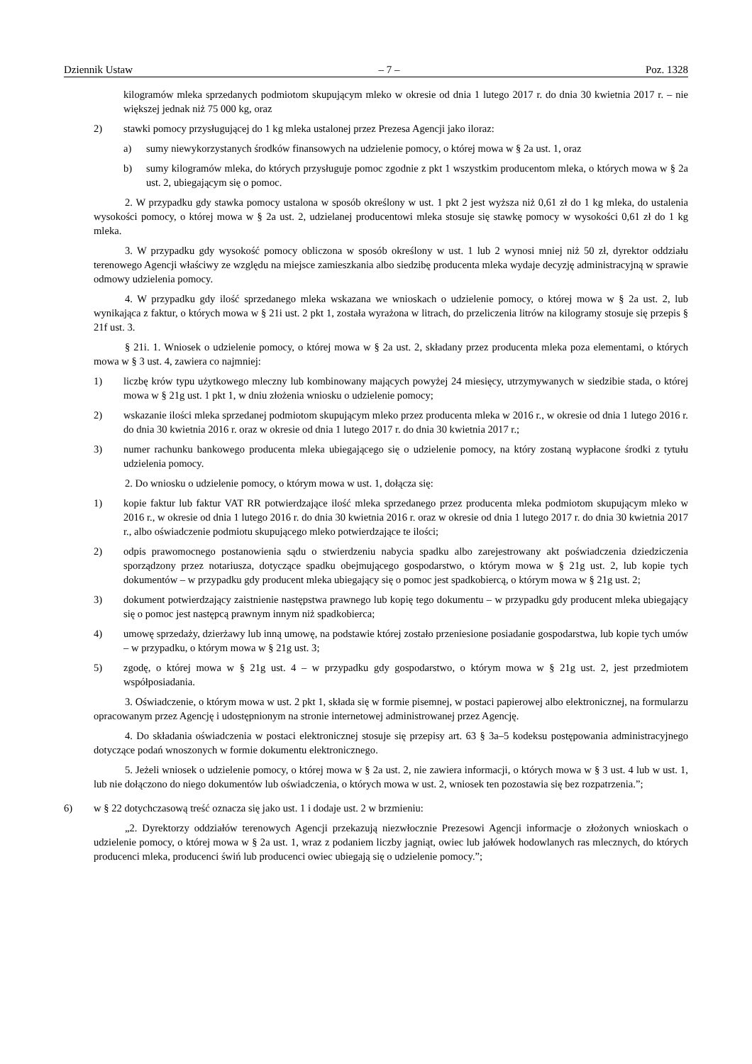Dziennik Ustaw – 7 – Poz. 1328
kilogramów mleka sprzedanych podmiotom skupującym mleko w okresie od dnia 1 lutego 2017 r. do dnia 30 kwietnia 2017 r. – nie większej jednak niż 75 000 kg, oraz
2) stawki pomocy przysługującej do 1 kg mleka ustalonej przez Prezesa Agencji jako iloraz:
a) sumy niewykorzystanych środków finansowych na udzielenie pomocy, o której mowa w § 2a ust. 1, oraz
b) sumy kilogramów mleka, do których przysługuje pomoc zgodnie z pkt 1 wszystkim producentom mleka, o których mowa w § 2a ust. 2, ubiegającym się o pomoc.
2. W przypadku gdy stawka pomocy ustalona w sposób określony w ust. 1 pkt 2 jest wyższa niż 0,61 zł do 1 kg mleka, do ustalenia wysokości pomocy, o której mowa w § 2a ust. 2, udzielanej producentowi mleka stosuje się stawkę pomocy w wysokości 0,61 zł do 1 kg mleka.
3. W przypadku gdy wysokość pomocy obliczona w sposób określony w ust. 1 lub 2 wynosi mniej niż 50 zł, dyrektor oddziału terenowego Agencji właściwy ze względu na miejsce zamieszkania albo siedzibę producenta mleka wydaje decyzję administracyjną w sprawie odmowy udzielenia pomocy.
4. W przypadku gdy ilość sprzedanego mleka wskazana we wnioskach o udzielenie pomocy, o której mowa w § 2a ust. 2, lub wynikająca z faktur, o których mowa w § 21i ust. 2 pkt 1, została wyrażona w litrach, do przeliczenia litrów na kilogramy stosuje się przepis § 21f ust. 3.
§ 21i. 1. Wniosek o udzielenie pomocy, o której mowa w § 2a ust. 2, składany przez producenta mleka poza elementami, o których mowa w § 3 ust. 4, zawiera co najmniej:
1) liczbę krów typu użytkowego mleczny lub kombinowany mających powyżej 24 miesięcy, utrzymywanych w siedzibie stada, o której mowa w § 21g ust. 1 pkt 1, w dniu złożenia wniosku o udzielenie pomocy;
2) wskazanie ilości mleka sprzedanej podmiotom skupującym mleko przez producenta mleka w 2016 r., w okresie od dnia 1 lutego 2016 r. do dnia 30 kwietnia 2016 r. oraz w okresie od dnia 1 lutego 2017 r. do dnia 30 kwietnia 2017 r.;
3) numer rachunku bankowego producenta mleka ubiegającego się o udzielenie pomocy, na który zostaną wypłacone środki z tytułu udzielenia pomocy.
2. Do wniosku o udzielenie pomocy, o którym mowa w ust. 1, dołącza się:
1) kopie faktur lub faktur VAT RR potwierdzające ilość mleka sprzedanego przez producenta mleka podmiotom skupującym mleko w 2016 r., w okresie od dnia 1 lutego 2016 r. do dnia 30 kwietnia 2016 r. oraz w okresie od dnia 1 lutego 2017 r. do dnia 30 kwietnia 2017 r., albo oświadczenie podmiotu skupującego mleko potwierdzające te ilości;
2) odpis prawomocnego postanowienia sądu o stwierdzeniu nabycia spadku albo zarejestrowany akt poświadczenia dziedziczenia sporządzony przez notariusza, dotyczące spadku obejmującego gospodarstwo, o którym mowa w § 21g ust. 2, lub kopie tych dokumentów – w przypadku gdy producent mleka ubiegający się o pomoc jest spadkobiercą, o którym mowa w § 21g ust. 2;
3) dokument potwierdzający zaistnienie następstwa prawnego lub kopię tego dokumentu – w przypadku gdy producent mleka ubiegający się o pomoc jest następcą prawnym innym niż spadkobierca;
4) umowę sprzedaży, dzierżawy lub inną umowę, na podstawie której zostało przeniesione posiadanie gospodarstwa, lub kopie tych umów – w przypadku, o którym mowa w § 21g ust. 3;
5) zgodę, o której mowa w § 21g ust. 4 – w przypadku gdy gospodarstwo, o którym mowa w § 21g ust. 2, jest przedmiotem współposiadania.
3. Oświadczenie, o którym mowa w ust. 2 pkt 1, składa się w formie pisemnej, w postaci papierowej albo elektronicznej, na formularzu opracowanym przez Agencję i udostępnionym na stronie internetowej administrowanej przez Agencję.
4. Do składania oświadczenia w postaci elektronicznej stosuje się przepisy art. 63 § 3a–5 kodeksu postępowania administracyjnego dotyczące podań wnoszonych w formie dokumentu elektronicznego.
5. Jeżeli wniosek o udzielenie pomocy, o której mowa w § 2a ust. 2, nie zawiera informacji, o których mowa w § 3 ust. 4 lub w ust. 1, lub nie dołączono do niego dokumentów lub oświadczenia, o których mowa w ust. 2, wniosek ten pozostawia się bez rozpatrzenia.”;
6) w § 22 dotychczasową treść oznacza się jako ust. 1 i dodaje ust. 2 w brzmieniu:
„2. Dyrektorzy oddziałów terenowych Agencji przekazują niezwłocznie Prezesowi Agencji informacje o złożonych wnioskach o udzielenie pomocy, o której mowa w § 2a ust. 1, wraz z podaniem liczby jagniąt, owiec lub jałówek hodowlanych ras mlecznych, do których producenci mleka, producenci świń lub producenci owiec ubiegają się o udzielenie pomocy.”;